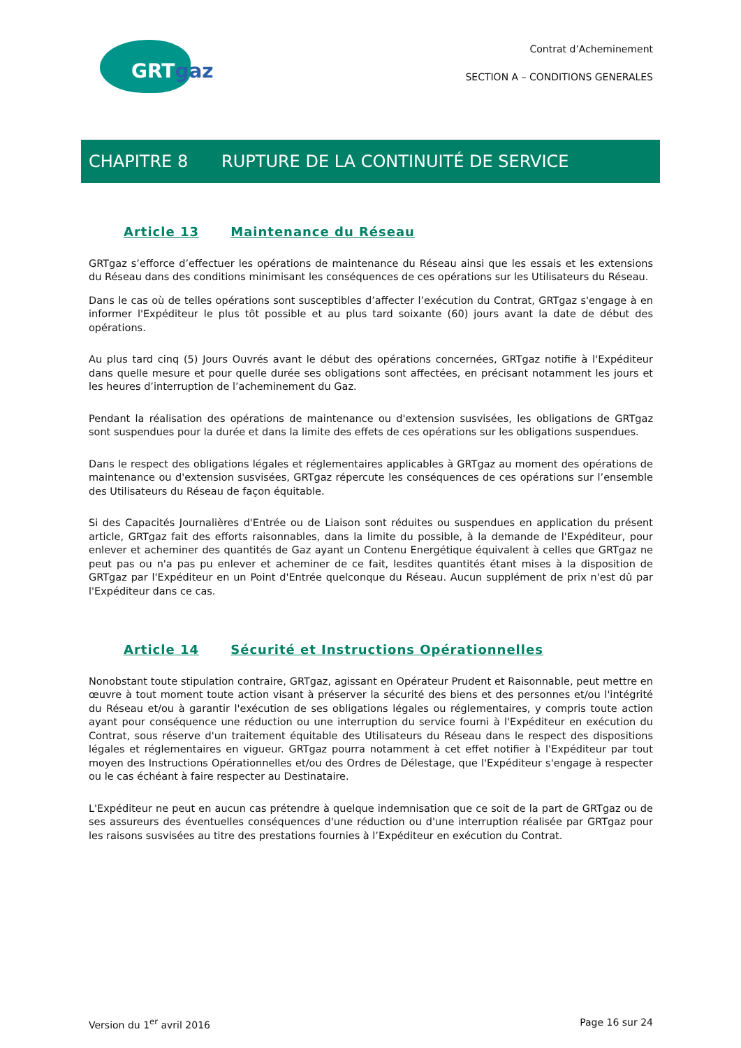GRTgaz
Contrat d’Acheminement
SECTION A – CONDITIONS GENERALES
CHAPITRE 8 RUPTURE DE LA CONTINUITÉ DE SERVICE
Article 13 Maintenance du Réseau
GRTgaz s’efforce d’effectuer les opérations de maintenance du Réseau ainsi que les essais et les extensions du Réseau dans des conditions minimisant les conséquences de ces opérations sur les Utilisateurs du Réseau.
Dans le cas où de telles opérations sont susceptibles d’affecter l’exécution du Contrat, GRTgaz s'engage à en informer l'Expéditeur le plus tôt possible et au plus tard soixante (60) jours avant la date de début des opérations.
Au plus tard cinq (5) Jours Ouvrés avant le début des opérations concernées, GRTgaz notifie à l'Expéditeur dans quelle mesure et pour quelle durée ses obligations sont affectées, en précisant notamment les jours et les heures d’interruption de l’acheminement du Gaz.
Pendant la réalisation des opérations de maintenance ou d'extension susvisées, les obligations de GRTgaz sont suspendues pour la durée et dans la limite des effets de ces opérations sur les obligations suspendues.
Dans le respect des obligations légales et réglementaires applicables à GRTgaz au moment des opérations de maintenance ou d'extension susvisées, GRTgaz répercute les conséquences de ces opérations sur l’ensemble des Utilisateurs du Réseau de façon équitable.
Si des Capacités Journalières d'Entrée ou de Liaison sont réduites ou suspendues en application du présent article, GRTgaz fait des efforts raisonnables, dans la limite du possible, à la demande de l'Expéditeur, pour enlever et acheminer des quantités de Gaz ayant un Contenu Energétique équivalent à celles que GRTgaz ne peut pas ou n'a pas pu enlever et acheminer de ce fait, lesdites quantités étant mises à la disposition de GRTgaz par l'Expéditeur en un Point d'Entrée quelconque du Réseau. Aucun supplément de prix n'est dû par l'Expéditeur dans ce cas.
Article 14 Sécurité et Instructions Opérationnelles
Nonobstant toute stipulation contraire, GRTgaz, agissant en Opérateur Prudent et Raisonnable, peut mettre en œuvre à tout moment toute action visant à préserver la sécurité des biens et des personnes et/ou l'intégrité du Réseau et/ou à garantir l'exécution de ses obligations légales ou réglementaires, y compris toute action ayant pour conséquence une réduction ou une interruption du service fourni à l'Expéditeur en exécution du Contrat, sous réserve d'un traitement équitable des Utilisateurs du Réseau dans le respect des dispositions légales et réglementaires en vigueur. GRTgaz pourra notamment à cet effet notifier à l'Expéditeur par tout moyen des Instructions Opérationnelles et/ou des Ordres de Délestage, que l'Expéditeur s'engage à respecter ou le cas échéant à faire respecter au Destinataire.
L'Expéditeur ne peut en aucun cas prétendre à quelque indemnisation que ce soit de la part de GRTgaz ou de ses assureurs des éventuelles conséquences d'une réduction ou d'une interruption réalisée par GRTgaz pour les raisons susvisées au titre des prestations fournies à l’Expéditeur en exécution du Contrat.
Version du 1<sup>er</sup> avril 2016 Page 16 sur 24